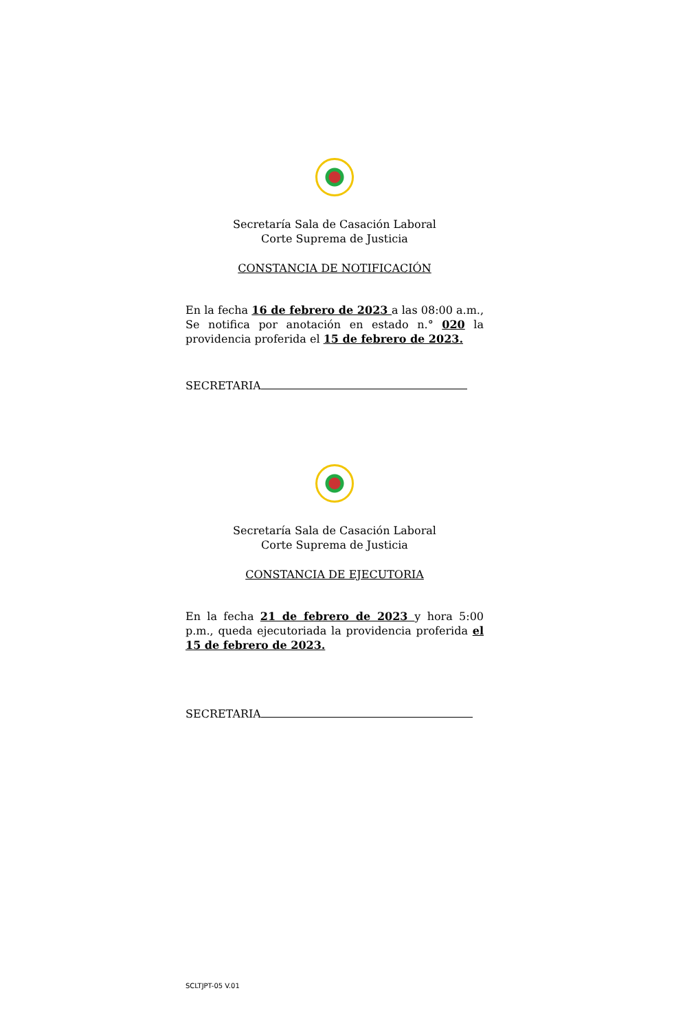Secretaría Sala de Casación Laboral
Corte Suprema de Justicia
CONSTANCIA DE NOTIFICACIÓN
En la fecha 16 de febrero de 2023 a las 08:00 a.m., Se notifica por anotación en estado n.° 020 la providencia proferida el 15 de febrero de 2023.
SECRETARIA
Secretaría Sala de Casación Laboral
Corte Suprema de Justicia
CONSTANCIA DE EJECUTORIA
En la fecha 21 de febrero de 2023 y hora 5:00 p.m., queda ejecutoriada la providencia proferida el 15 de febrero de 2023.
SECRETARIA
SCLTJPT-05 V.01